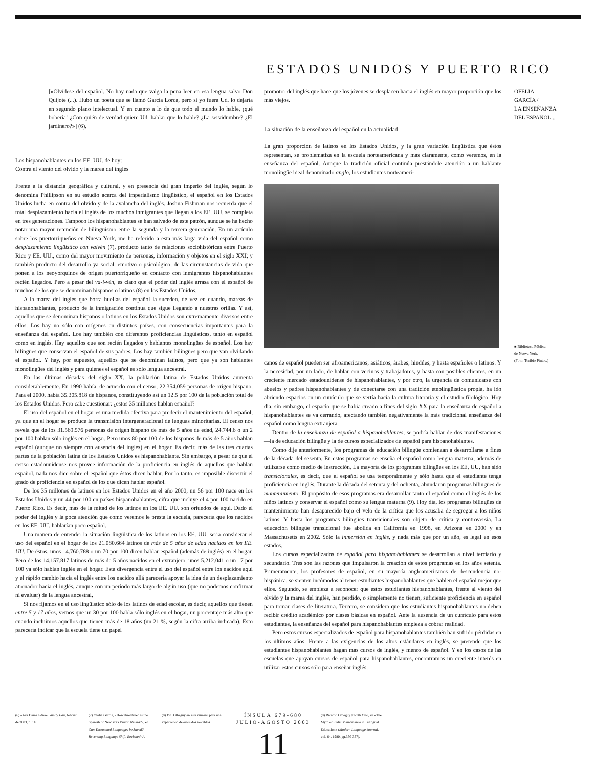ESTADOS UNIDOS Y PUERTO RICO
[«Olvídese del español. No hay nada que valga la pena leer en esa lengua salvo Don Quijote (...). Hubo un poeta que se llamó García Lorca, pero si yo fuera Ud. lo dejaría en segundo plano intelectual. Y en cuanto a lo de que todo el mundo lo hable, ¡qué bobería! ¿Con quién de verdad quiere Ud. hablar que lo hable? ¿La servidumbre? ¿El jardinero?»] (6).
Los hispanohablantes en los EE. UU. de hoy:
Contra el viento del olvido y la marea del inglés
Frente a la distancia geográfica y cultural, y en presencia del gran imperio del inglés, según lo denomina Phillipson en su estudio acerca del imperialismo lingüístico, el español en los Estados Unidos lucha en contra del olvido y de la avalancha del inglés. Joshua Fishman nos recuerda que el total desplazamiento hacia el inglés de los muchos inmigrantes que llegan a los EE. UU. se completa en tres generaciones. Tampoco los hispanohablantes se han salvado de este patrón, aunque se ha hecho notar una mayor retención de bilingüismo entre la segunda y la tercera generación. En un artículo sobre los puertorriqueños en Nueva York, me he referido a esta más larga vida del español como desplazamiento lingüístico con vaivén (7), producto tanto de relaciones sociohistóricas entre Puerto Rico y EE. UU., como del mayor movimiento de personas, información y objetos en el siglo XXI; y también producto del desarrollo ya social, emotivo o psicológico, de las circunstancias de vida que ponen a los neoyorquinos de origen puertorriqueño en contacto con inmigrantes hispanohablantes recién llegados. Pero a pesar del va-i-vén, es claro que el poder del inglés arrasa con el español de muchos de los que se denominan hispanos o latinos (8) en los Estados Unidos.
A la marea del inglés que borra huellas del español la suceden, de vez en cuando, mareas de hispanohablantes, producto de la inmigración continua que sigue llegando a nuestras orillas. Y así, aquellos que se denominan hispanos o latinos en los Estados Unidos son extremamente diversos entre ellos. Los hay no sólo con orígenes en distintos países, con consecuencias importantes para la enseñanza del español. Los hay también con diferentes proficiencias lingüísticas, tanto en español como en inglés. Hay aquellos que son recién llegados y hablantes monolingües de español. Los hay bilingües que conservan el español de sus padres. Los hay también bilingües pero que van olvidando el español. Y hay, por supuesto, aquellos que se denominan latinos, pero que ya son hablantes monolingües del inglés y para quienes el español es sólo lengua ancestral.
En las últimas décadas del siglo XX, la población latina de Estados Unidos aumenta considerablemente. En 1990 había, de acuerdo con el censo, 22.354.059 personas de origen hispano. Para el 2000, había 35.305.818 de hispanos, constituyendo así un 12.5 por 100 de la población total de los Estados Unidos. Pero cabe cuestionar: ¿estos 35 millones hablan español?
El uso del español en el hogar es una medida efectiva para predecir el mantenimiento del español, ya que en el hogar se produce la transmisión intergeneracional de lenguas minoritarias. El censo nos revela que de los 31.569.576 personas de origen hispano de más de 5 años de edad, 24.744.6 o un 2 por 100 hablan sólo inglés en el hogar. Pero unos 80 por 100 de los hispanos de más de 5 años hablan español (aunque no siempre con ausencia del inglés) en el hogar. Es decir, más de las tres cuartas partes de la población latina de los Estados Unidos es hispanohablante. Sin embargo, a pesar de que el censo estadounidense nos provee información de la proficiencia en inglés de aquellos que hablan español, nada nos dice sobre el español que éstos dicen hablar. Por lo tanto, es imposible discernir el grado de proficiencia en español de los que dicen hablar español.
De los 35 millones de latinos en los Estados Unidos en el año 2000, un 56 por 100 nace en los Estados Unidos y un 44 por 100 en países hispanohablantes, cifra que incluye el 4 por 100 nacido en Puerto Rico. Es decir, más de la mitad de los latinos en los EE. UU. son oriundos de aquí. Dado el poder del inglés y la poca atención que como veremos le presta la escuela, parecería que los nacidos en los EE. UU. hablarían poco español.
Una manera de entender la situación lingüística de los latinos en los EE. UU. sería considerar el uso del español en el hogar de los 21.080.664 latinos de más de 5 años de edad nacidos en los EE. UU. De éstos, unos 14.760.788 o un 70 por 100 dicen hablar español (además de inglés) en el hogar. Pero de los 14.157.817 latinos de más de 5 años nacidos en el extranjero, unos 5.212.041 o un 17 por 100 ya sólo hablan inglés en el hogar. Esta divergencia entre el uso del español entre los nacidos aquí y el rápido cambio hacia el inglés entre los nacidos allá parecería apoyar la idea de un desplazamiento atronador hacia el inglés, aunque con un período más largo de algún uso (que no podemos confirmar ni evaluar) de la lengua ancestral.
Si nos fijamos en el uso lingüístico sólo de los latinos de edad escolar, es decir, aquellos que tienen entre 5 y 17 años, vemos que un 30 por 100 habla sólo inglés en el hogar, un porcentaje más alto que cuando incluimos aquellos que tienen más de 18 años (un 21 %, según la cifra arriba indicada). Esto parecería indicar que la escuela tiene un papel
promotor del inglés que hace que los jóvenes se desplacen hacia el inglés en mayor proporción que los más viejos.
La situación de la enseñanza del español en la actualidad
La gran proporción de latinos en los Estados Unidos, y la gran variación lingüística que éstos representan, se problematiza en la escuela norteamericana y más claramente, como veremos, en la enseñanza del español. Aunque la tradición oficial continúa prestándole atención a un hablante monolingüe ideal denominado anglo, los estudiantes norteameri-
canos de español pueden ser afroamericanos, asiáticos, árabes, hindúes, y hasta españoles o latinos. Y la necesidad, por un lado, de hablar con vecinos y trabajadores, y hasta con posibles clientes, en un creciente mercado estadounidense de hispanohablantes, y por otro, la urgencia de comunicarse con abuelos y padres hispanohablantes y de conectarse con una tradición etnolingüística propia, ha ido abriendo espacios en un currículo que se vertía hacia la cultura literaria y el estudio filológico. Hoy día, sin embargo, el espacio que se había creado a fines del siglo XX para la enseñanza de español a hispanohablantes se va cerrando, afectando también negativamente la más tradicional enseñanza del español como lengua extranjera.
Dentro de la enseñanza de español a hispanohablantes, se podría hablar de dos manifestaciones —la de educación bilingüe y la de cursos especializados de español para hispanohablantes.
Como dije anteriormente, los programas de educación bilingüe comienzan a desarrollarse a fines de la década del sesenta. En estos programas se enseña el español como lengua materna, además de utilizarse como medio de instrucción. La mayoría de los programas bilingües en los EE. UU. han sido transicionales, es decir, que el español se usa temporalmente y sólo hasta que el estudiante tenga proficiencia en inglés. Durante la década del setenta y del ochenta, abundaron programas bilingües de mantenimiento. El propósito de esos programas era desarrollar tanto el español como el inglés de los niños latinos y conservar el español como su lengua materna (9). Hoy día, los programas bilingües de mantenimiento han desaparecido bajo el velo de la crítica que los acusaba de segregar a los niños latinos. Y hasta los programas bilingües transicionales son objeto de crítica y controversia. La educación bilingüe transicional fue abolida en California en 1998, en Arizona en 2000 y en Massachusetts en 2002. Sólo la inmersión en inglés, y nada más que por un año, es legal en esos estados.
Los cursos especializados de español para hispanohablantes se desarrollan a nivel terciario y secundario. Tres son las razones que impulsaron la creación de estos programas en los años setenta. Primeramente, los profesores de español, en su mayoría angloamericanos de descendencia no-hispánica, se sienten incómodos al tener estudiantes hispanohablantes que hablen el español mejor que ellos. Segundo, se empieza a reconocer que estos estudiantes hispanohablantes, frente al viento del olvido y la marea del inglés, han perdido, o simplemente no tienen, suficiente proficiencia en español para tomar clases de literatura. Tercero, se considera que los estudiantes hispanohablantes no deben recibir crédito académico por clases básicas en español. Ante la ausencia de un currículo para estos estudiantes, la enseñanza del español para hispanohablantes empieza a cobrar realidad.
Pero estos cursos especializados de español para hispanohablantes también han sufrido pérdidas en los últimos años. Frente a las exigencias de los altos estándares en inglés, se pretende que los estudiantes hispanohablantes hagan más cursos de inglés, y menos de español. Y en los casos de las escuelas que apoyan cursos de español para hispanohablantes, encontramos un creciente interés en utilizar estos cursos sólo para enseñar inglés.
OFELIA
GARCÍA /
LA ENSEÑANZA
DEL ESPAÑOL...
■ Biblioteca Pública
de Nueva York.
(Foto: Toribio Pintos.)
(6) «Ask Dame Edna», Vanity Fair, febrero de 2003, p. 116.
(7) Ofelia García, «How threatened is the Spanish of New York Puerto Ricans?», en Can Threatened Languages be Saved? Reversing Language Shift, Revisited: A
(8) Vid. Otheguy en este número para una explicación de estos dos vocablos.
ÍNSULA 679-680
JULIO-AGOSTO 2003
11
(9) Ricardo Otheguy y Ruth Otto, en «The Myth of Static Maintenance in Bilingual Education» (Modern Language Journal, vol. 64, 1980, pp.350-357),